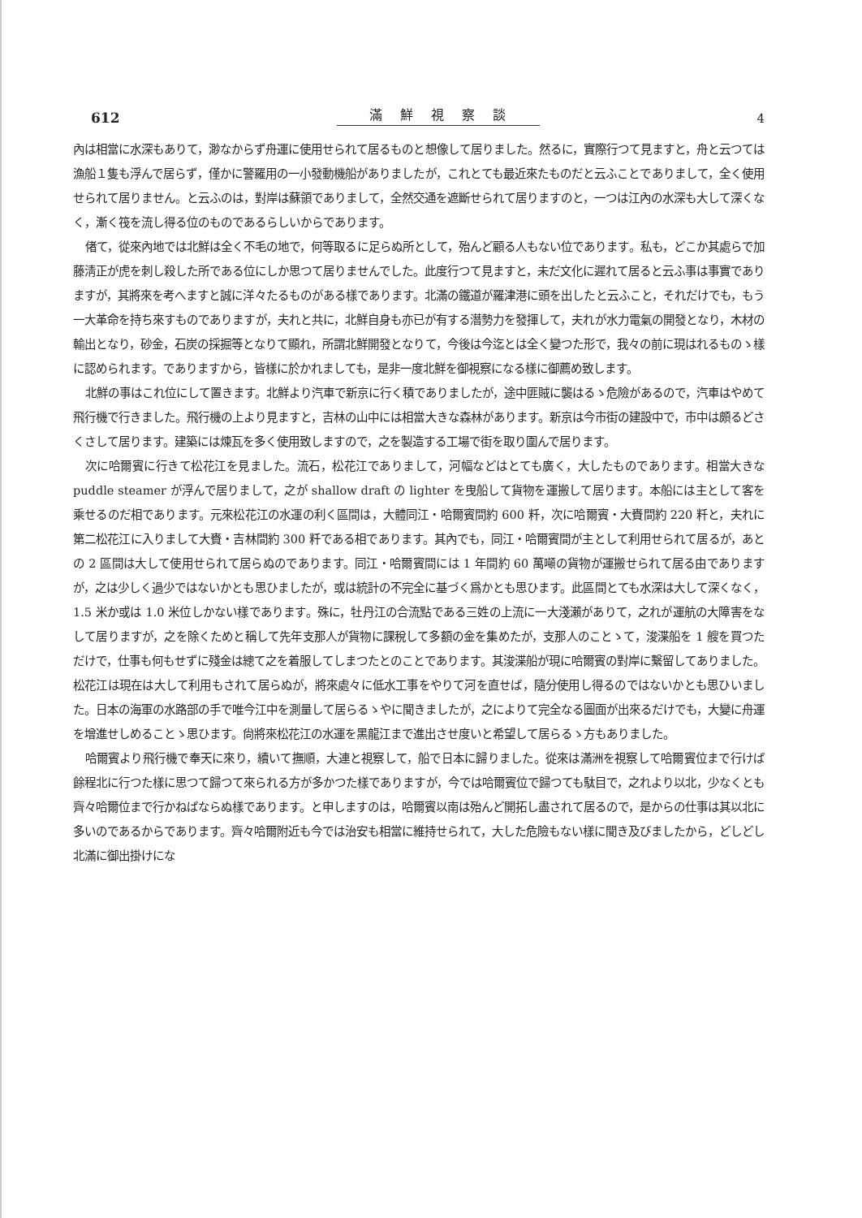612 滿鮮視察談 4
內は相當に水深もありて，渺なからず舟運に使用せられて居るものと想像して居りました。然るに，實際行つて見ますと，舟と云つては漁船１隻も浮んで居らず，僅かに警羅用の一小發動機船がありましたが，これとても最近來たものだと云ふことでありまして，全く使用せられて居りません。と云ふのは，對岸は蘇領でありまして，全然交通を遮斷せられて居りますのと，一つは江內の水深も大して深くなく，漸く筏を流し得る位のものであるらしいからであります。
偖て，從來內地では北鮮は全く不毛の地で，何等取るに足らぬ所として，殆んど顧る人もない位であります。私も，どこか其處らで加藤淸正が虎を刺し殺した所である位にしか思つて居りませんでした。此度行つて見ますと，未だ文化に遲れて居ると云ふ事は事實でありますが，其將來を考へますと誠に洋々たるものがある樣であります。北滿の鐵道が羅津港に頭を出したと云ふこと，それだけでも，もう一大革命を持ち來すものでありますが，夫れと共に，北鮮自身も亦已が有する潛勢力を發揮して，夫れが水力電氣の開發となり，木材の輸出となり，砂金，石炭の採掘等となりて顯れ，所謂北鮮開發となりて，今後は今迄とは全く變つた形で，我々の前に現はれるものゝ樣に認められます。でありますから，皆樣に於かれましても，是非一度北鮮を御視察になる樣に御薦め致します。
北鮮の事はこれ位にして置きます。北鮮より汽車で新京に行く積でありましたが，途中匪賊に襲はるゝ危險があるので，汽車はやめて飛行機で行きました。飛行機の上より見ますと，吉林の山中には相當大きな森林があります。新京は今市街の建設中で，市中は頗るどさくさして居ります。建築には煉瓦を多く使用致しますので，之を製造する工場で街を取り圍んで居ります。
次に哈爾賓に行きて松花江を見ました。流石，松花江でありまして，河幅などはとても廣く，大したものであります。相當大きな puddle steamer が浮んで居りまして，之が shallow draft の lighter を曳船して貨物を運搬して居ります。本船には主として客を乘せるのだ相であります。元來松花江の水運の利く區間は，大體同江・哈爾賓間約 600 粁，次に哈爾賓・大賚間約 220 粁と，夫れに第二松花江に入りまして大賚・吉林間約 300 粁である相であります。其內でも，同江・哈爾賓間が主として利用せられて居るが，あとの 2 區間は大して使用せられて居らぬのであります。同江・哈爾賓間には 1 年間約 60 萬噸の貨物が運搬せられて居る由でありますが，之は少しく過少ではないかとも思ひましたが，或は統計の不完全に基づく爲かとも思ひます。此區間とても水深は大して深くなく，1.5 米か或は 1.0 米位しかない樣であります。殊に，牡丹江の合流點である三姓の上流に一大淺瀨がありて，之れが運航の大障害をなして居りますが，之を除くためと稱して先年支那人が貨物に課稅して多額の金を集めたが，支那人のことゝて，浚渫船を 1 艘を買つただけで，仕事も何もせずに殘金は總て之を着服してしまつたとのことであります。其浚渫船が現に哈爾賓の對岸に繫留してありました。松花江は現在は大して利用もされて居らぬが，將來處々に低水工事をやりて河を直せば，隨分使用し得るのではないかとも思ひいました。日本の海軍の水路部の手で唯今江中を測量して居らるゝやに聞きましたが，之によりて完全なる圖面が出來るだけでも，大變に舟運を增進せしめることゝ思ひます。尙將來松花江の水運を黑龍江まで進出させ度いと希望して居らるゝ方もありました。
哈爾賓より飛行機で奉天に來り，續いて撫順，大連と視察して，船で日本に歸りました。從來は滿洲を視察して哈爾賓位まで行けば餘程北に行つた樣に思つて歸つて來られる方が多かつた樣でありますが，今では哈爾賓位で歸つても駄目で，之れより以北，少なくとも齊々哈爾位まで行かねばならぬ樣であります。と申しますのは，哈爾賓以南は殆んど開拓し盡されて居るので，是からの仕事は其以北に多いのであるからであります。齊々哈爾附近も今では治安も相當に維持せられて，大した危險もない樣に聞き及びましたから，どしどし北滿に御出掛けにな